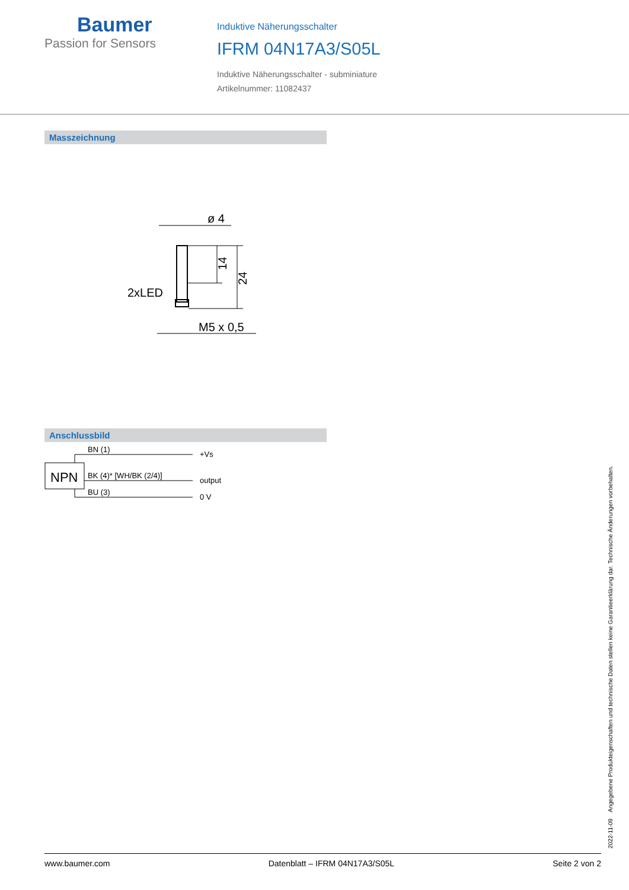Baumer
Passion for Sensors
Induktive Näherungsschalter
IFRM 04N17A3/S05L
Induktive Näherungsschalter - subminiature
Artikelnummer: 11082437
Masszeichnung
ø 4
14
24
2xLED
M5 x 0,5
Anschlussbild
NPN
BN (1)
BK (4)* [WH/BK (2/4)]
BU (3)
+Vs
output
0 V
2022-11-09 Angegebene Produkteigenschaften und technische Daten stellen keine Garantieerklärung dar. Technische Änderungen vorbehalten.
www.baumer.com Datenblatt – IFRM 04N17A3/S05L Seite 2 von 2